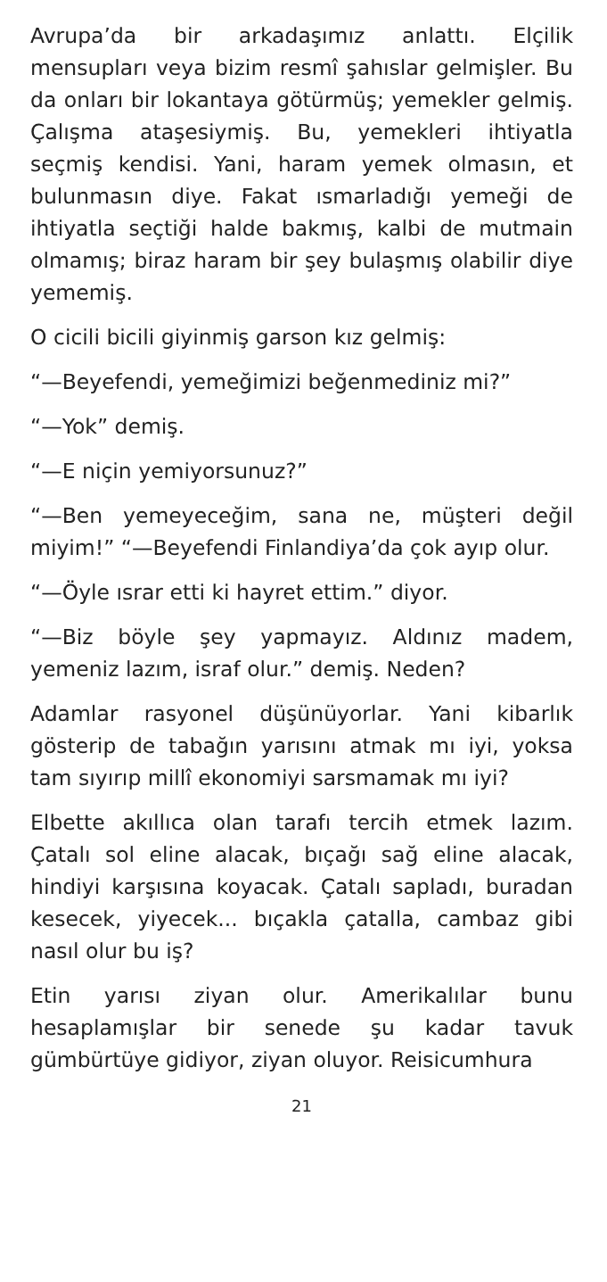Avrupa’da bir arkadaşımız anlattı. Elçilik mensupları veya bizim resmî şahıslar gelmişler. Bu da onları bir lokantaya götürmüş; yemekler gelmiş. Çalışma ataşesiymiş. Bu, yemekleri ihtiyatla seçmiş kendisi. Yani, haram yemek olmasın, et bulunmasın diye. Fakat ısmarladığı yemeği de ihtiyatla seçtiği halde bakmış, kalbi de mutmain olmamış; biraz haram bir şey bulaşmış olabilir diye yememiş.
O cicili bicili giyinmiş garson kız gelmiş:
“—Beyefendi, yemeğimizi beğenmediniz mi?”
“—Yok” demiş.
“—E niçin yemiyorsunuz?”
“—Ben yemeyeceğim, sana ne, müşteri değil miyim!” “—Beyefendi Finlandiya’da çok ayıp olur.
“—Öyle ısrar etti ki hayret ettim.” diyor.
“—Biz böyle şey yapmayız. Aldınız madem, yemeniz lazım, israf olur.” demiş. Neden?
Adamlar rasyonel düşünüyorlar. Yani kibarlık gösterip de tabağın yarısını atmak mı iyi, yoksa tam sıyırıp millî ekonomiyi sarsmamak mı iyi?
Elbette akıllıca olan tarafı tercih etmek lazım. Çatalı sol eline alacak, bıçağı sağ eline alacak, hindiyi karşısına koyacak. Çatalı sapladı, buradan kesecek, yiyecek... bıçakla çatalla, cambaz gibi nasıl olur bu iş?
Etin yarısı ziyan olur. Amerikalılar bunu hesaplamışlar bir senede şu kadar tavuk gümbürtüye gidiyor, ziyan oluyor. Reisicumhura
21